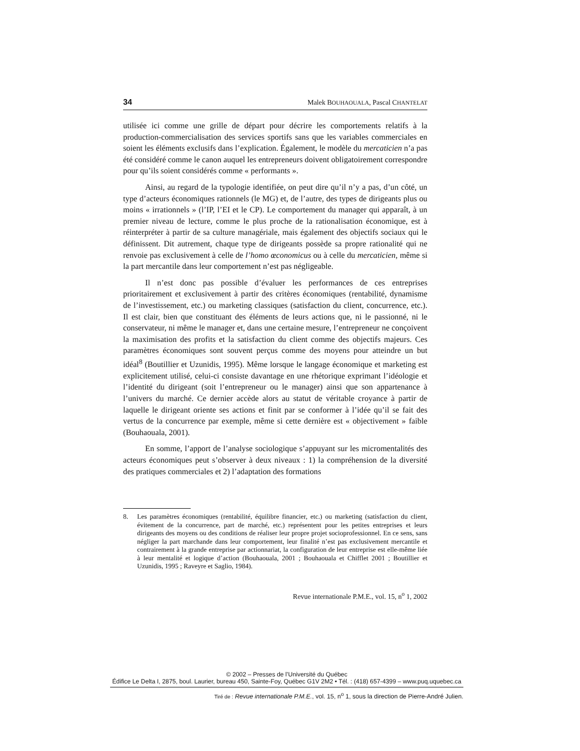34 Malek BOUHAOUALA, Pascal CHANTELAT
utilisée ici comme une grille de départ pour décrire les comportements relatifs à la production-commercialisation des services sportifs sans que les variables commerciales en soient les éléments exclusifs dans l’explication. Également, le modèle du mercaticien n’a pas été considéré comme le canon auquel les entrepreneurs doivent obligatoirement correspondre pour qu’ils soient considérés comme « performants ».
Ainsi, au regard de la typologie identifiée, on peut dire qu’il n’y a pas, d’un côté, un type d’acteurs économiques rationnels (le MG) et, de l’autre, des types de dirigeants plus ou moins « irrationnels » (l’IP, l’EI et le CP). Le comportement du manager qui apparaît, à un premier niveau de lecture, comme le plus proche de la rationalisation économique, est à réinterpréter à partir de sa culture managériale, mais également des objectifs sociaux qui le définissent. Dit autrement, chaque type de dirigeants possède sa propre rationalité qui ne renvoie pas exclusivement à celle de l’homo œconomicus ou à celle du mercaticien, même si la part mercantile dans leur comportement n’est pas négligeable.
Il n’est donc pas possible d’évaluer les performances de ces entreprises prioritairement et exclusivement à partir des critères économiques (rentabilité, dynamisme de l’investissement, etc.) ou marketing classiques (satisfaction du client, concurrence, etc.). Il est clair, bien que constituant des éléments de leurs actions que, ni le passionné, ni le conservateur, ni même le manager et, dans une certaine mesure, l’entrepreneur ne conçoivent la maximisation des profits et la satisfaction du client comme des objectifs majeurs. Ces paramètres économiques sont souvent perçus comme des moyens pour atteindre un but idéal<sup>8</sup> (Boutillier et Uzunidis, 1995). Même lorsque le langage économique et marketing est explicitement utilisé, celui-ci consiste davantage en une rhétorique exprimant l’idéologie et l’identité du dirigeant (soit l’entrepreneur ou le manager) ainsi que son appartenance à l’univers du marché. Ce dernier accède alors au statut de véritable croyance à partir de laquelle le dirigeant oriente ses actions et finit par se conformer à l’idée qu’il se fait des vertus de la concurrence par exemple, même si cette dernière est « objectivement » faible (Bouhaouala, 2001).
En somme, l’apport de l’analyse sociologique s’appuyant sur les micromentalités des acteurs économiques peut s’observer à deux niveaux : 1) la compréhension de la diversité des pratiques commerciales et 2) l’adaptation des formations
8. Les paramètres économiques (rentabilité, équilibre financier, etc.) ou marketing (satisfaction du client, évitement de la concurrence, part de marché, etc.) représentent pour les petites entreprises et leurs dirigeants des moyens ou des conditions de réaliser leur propre projet socioprofessionnel. En ce sens, sans négliger la part marchande dans leur comportement, leur finalité n’est pas exclusivement mercantile et contrairement à la grande entreprise par actionnariat, la configuration de leur entreprise est elle-même liée à leur mentalité et logique d’action (Bouhaouala, 2001 ; Bouhaouala et Chifflet 2001 ; Boutillier et Uzunidis, 1995 ; Raveyre et Saglio, 1984).
Revue internationale P.M.E., vol. 15, n<sup>o</sup> 1, 2002
© 2002 – Presses de l’Université du Québec
Édifice Le Delta I, 2875, boul. Laurier, bureau 450, Sainte-Foy, Québec G1V 2M2 • Tél. : (418) 657-4399 – www.puq.uquebec.ca
Tiré de : Revue internationale P.M.E., vol. 15, n<sup>o</sup> 1, sous la direction de Pierre-André Julien.